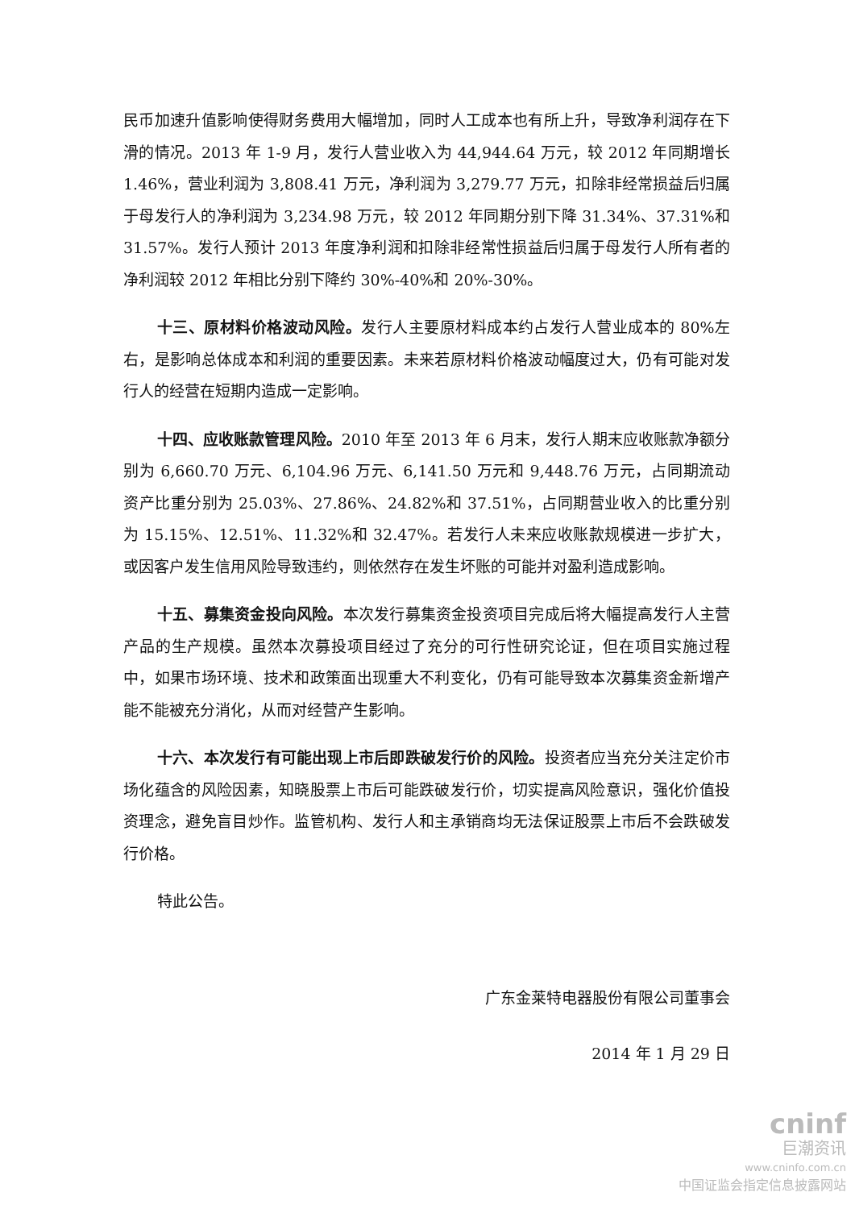民币加速升值影响使得财务费用大幅增加，同时人工成本也有所上升，导致净利润存在下滑的情况。2013 年 1-9 月，发行人营业收入为 44,944.64 万元，较 2012 年同期增长 1.46%，营业利润为 3,808.41 万元，净利润为 3,279.77 万元，扣除非经常损益后归属于母发行人的净利润为 3,234.98 万元，较 2012 年同期分别下降 31.34%、37.31%和 31.57%。发行人预计 2013 年度净利润和扣除非经常性损益后归属于母发行人所有者的净利润较 2012 年相比分别下降约 30%-40%和 20%-30%。
十三、原材料价格波动风险。发行人主要原材料成本约占发行人营业成本的 80%左右，是影响总体成本和利润的重要因素。未来若原材料价格波动幅度过大，仍有可能对发行人的经营在短期内造成一定影响。
十四、应收账款管理风险。2010 年至 2013 年 6 月末，发行人期末应收账款净额分别为 6,660.70 万元、6,104.96 万元、6,141.50 万元和 9,448.76 万元，占同期流动资产比重分别为 25.03%、27.86%、24.82%和 37.51%，占同期营业收入的比重分别为 15.15%、12.51%、11.32%和 32.47%。若发行人未来应收账款规模进一步扩大，或因客户发生信用风险导致违约，则依然存在发生坏账的可能并对盈利造成影响。
十五、募集资金投向风险。本次发行募集资金投资项目完成后将大幅提高发行人主营产品的生产规模。虽然本次募投项目经过了充分的可行性研究论证，但在项目实施过程中，如果市场环境、技术和政策面出现重大不利变化，仍有可能导致本次募集资金新增产能不能被充分消化，从而对经营产生影响。
十六、本次发行有可能出现上市后即跌破发行价的风险。投资者应当充分关注定价市场化蕴含的风险因素，知晓股票上市后可能跌破发行价，切实提高风险意识，强化价值投资理念，避免盲目炒作。监管机构、发行人和主承销商均无法保证股票上市后不会跌破发行价格。
特此公告。
广东金莱特电器股份有限公司董事会
2014 年 1 月 29 日
cninf
巨潮资讯
www.cninfo.com.cn
中国证监会指定信息披露网站